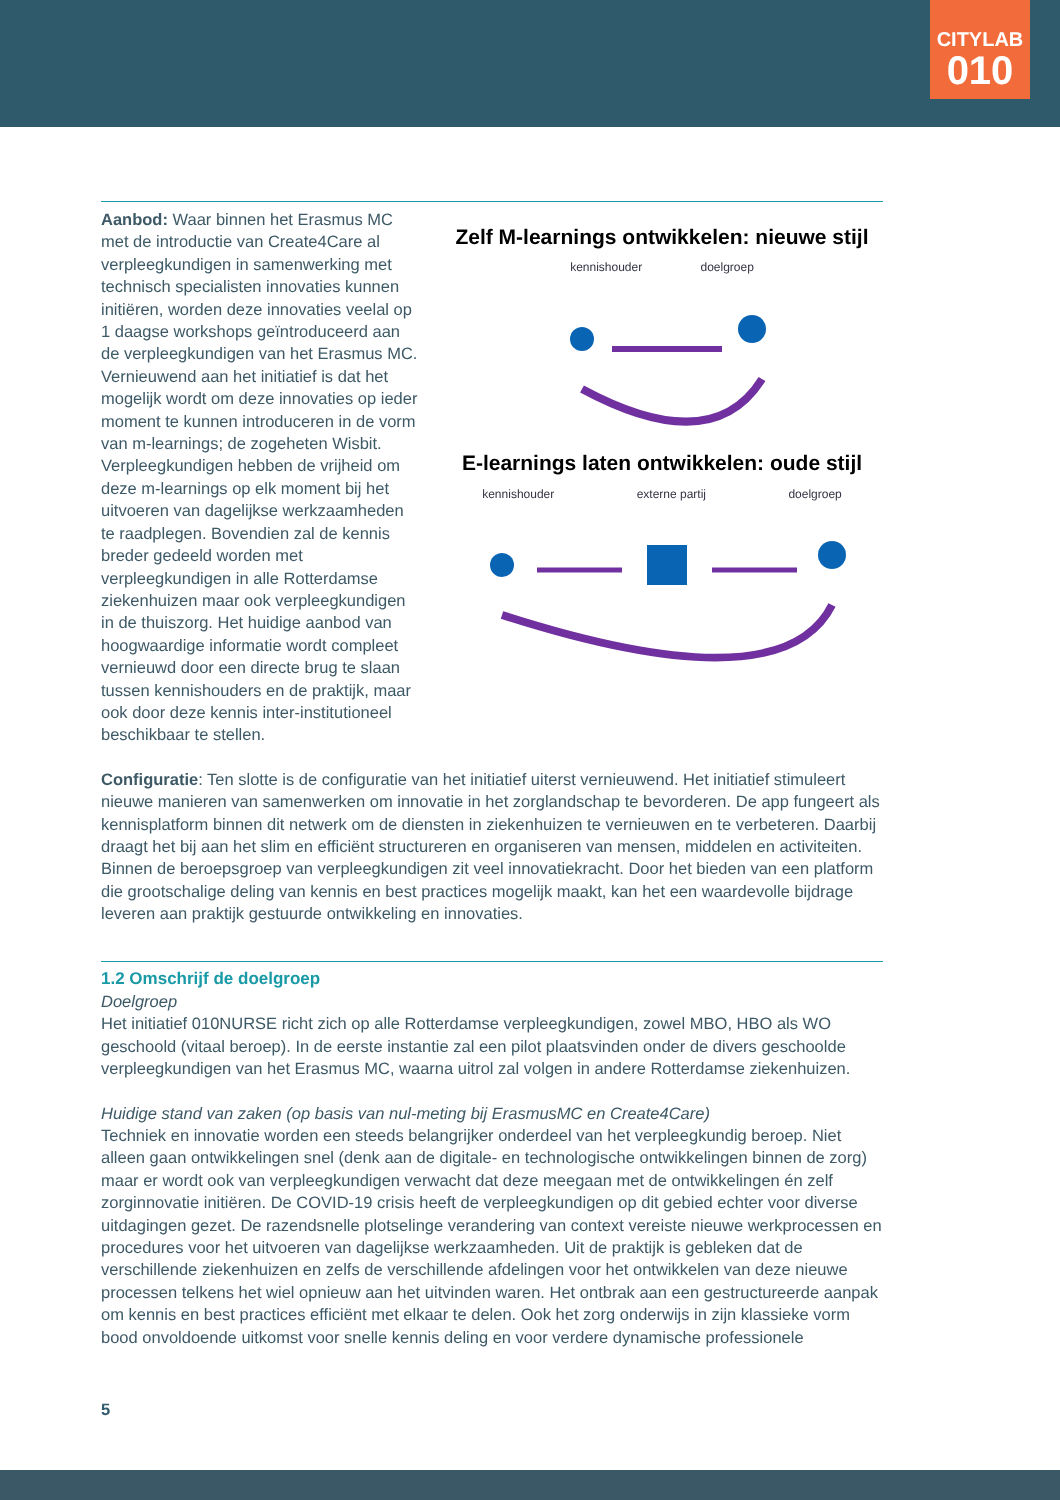CITYLAB
010
Aanbod: Waar binnen het Erasmus MC met de introductie van Create4Care al verpleegkundigen in samenwerking met technisch specialisten innovaties kunnen initiëren, worden deze innovaties veelal op 1 daagse workshops geïntroduceerd aan de verpleegkundigen van het Erasmus MC. Vernieuwend aan het initiatief is dat het mogelijk wordt om deze innovaties op ieder moment te kunnen introduceren in de vorm van m-learnings; de zogeheten Wisbit. Verpleegkundigen hebben de vrijheid om deze m-learnings op elk moment bij het uitvoeren van dagelijkse werkzaamheden te raadplegen. Bovendien zal de kennis breder gedeeld worden met verpleegkundigen in alle Rotterdamse ziekenhuizen maar ook verpleegkundigen in de thuiszorg. Het huidige aanbod van hoogwaardige informatie wordt compleet vernieuwd door een directe brug te slaan tussen kennishouders en de praktijk, maar ook door deze kennis inter-institutioneel beschikbaar te stellen.
Zelf M-learnings ontwikkelen: nieuwe stijl
kennishouder doelgroep
E-learnings laten ontwikkelen: oude stijl
kennishouder externe partij doelgroep
Configuratie: Ten slotte is de configuratie van het initiatief uiterst vernieuwend. Het initiatief stimuleert nieuwe manieren van samenwerken om innovatie in het zorglandschap te bevorderen. De app fungeert als kennisplatform binnen dit netwerk om de diensten in ziekenhuizen te vernieuwen en te verbeteren. Daarbij draagt het bij aan het slim en efficiënt structureren en organiseren van mensen, middelen en activiteiten. Binnen de beroepsgroep van verpleegkundigen zit veel innovatiekracht. Door het bieden van een platform die grootschalige deling van kennis en best practices mogelijk maakt, kan het een waardevolle bijdrage leveren aan praktijk gestuurde ontwikkeling en innovaties.
1.2 Omschrijf de doelgroep
Doelgroep
Het initiatief 010NURSE richt zich op alle Rotterdamse verpleegkundigen, zowel MBO, HBO als WO geschoold (vitaal beroep). In de eerste instantie zal een pilot plaatsvinden onder de divers geschoolde verpleegkundigen van het Erasmus MC, waarna uitrol zal volgen in andere Rotterdamse ziekenhuizen.
Huidige stand van zaken (op basis van nul-meting bij ErasmusMC en Create4Care)
Techniek en innovatie worden een steeds belangrijker onderdeel van het verpleegkundig beroep. Niet alleen gaan ontwikkelingen snel (denk aan de digitale- en technologische ontwikkelingen binnen de zorg) maar er wordt ook van verpleegkundigen verwacht dat deze meegaan met de ontwikkelingen én zelf zorginnovatie initiëren. De COVID-19 crisis heeft de verpleegkundigen op dit gebied echter voor diverse uitdagingen gezet. De razendsnelle plotselinge verandering van context vereiste nieuwe werkprocessen en procedures voor het uitvoeren van dagelijkse werkzaamheden. Uit de praktijk is gebleken dat de verschillende ziekenhuizen en zelfs de verschillende afdelingen voor het ontwikkelen van deze nieuwe processen telkens het wiel opnieuw aan het uitvinden waren. Het ontbrak aan een gestructureerde aanpak om kennis en best practices efficiënt met elkaar te delen. Ook het zorg onderwijs in zijn klassieke vorm bood onvoldoende uitkomst voor snelle kennis deling en voor verdere dynamische professionele
5